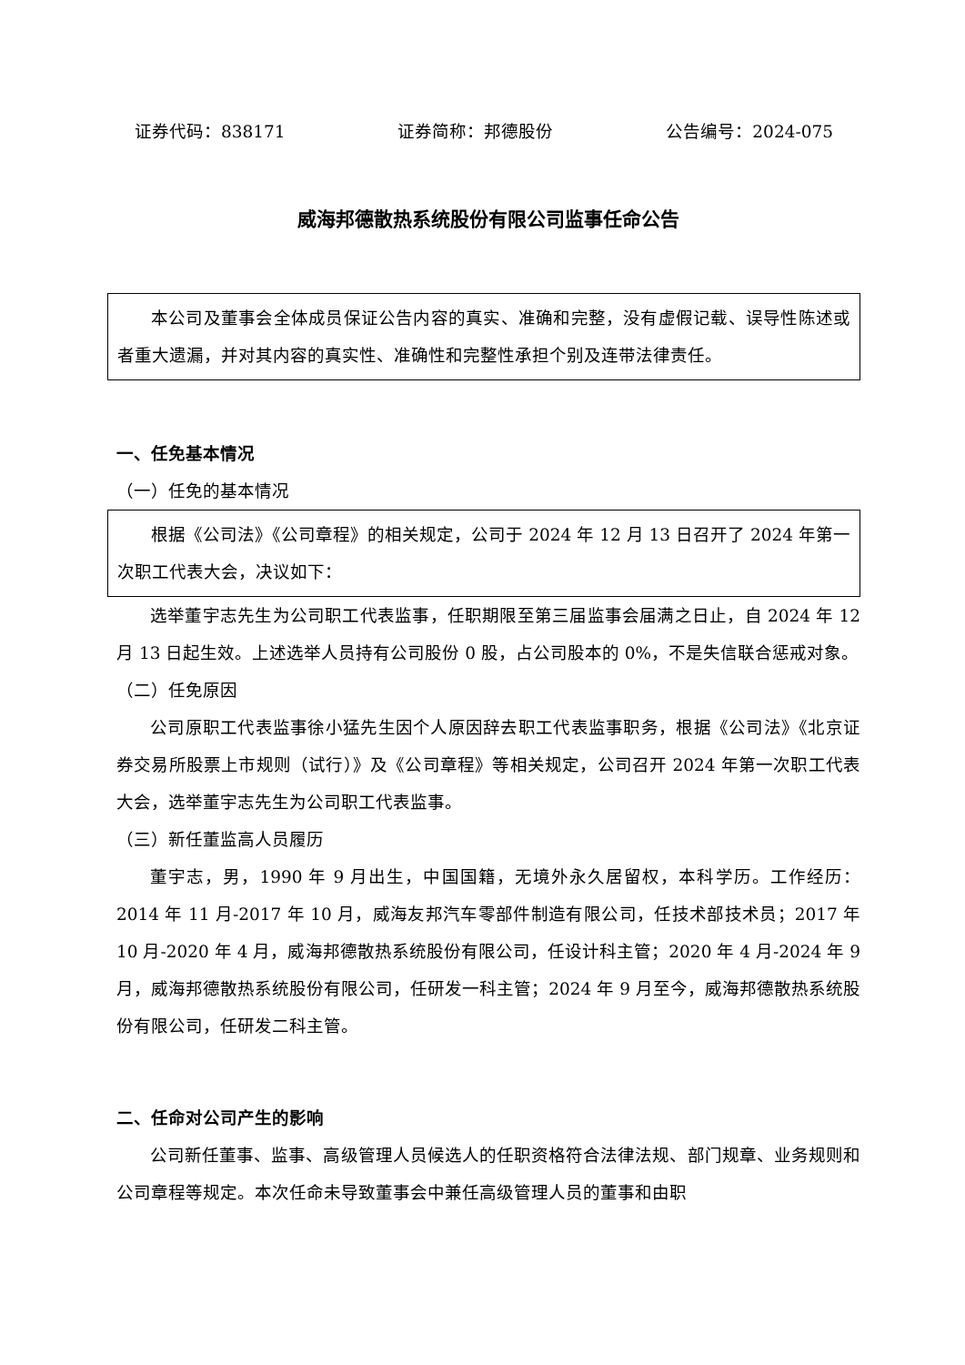证券代码：838171 证券简称：邦德股份 公告编号：2024-075
威海邦德散热系统股份有限公司监事任命公告
本公司及董事会全体成员保证公告内容的真实、准确和完整，没有虚假记载、误导性陈述或者重大遗漏，并对其内容的真实性、准确性和完整性承担个别及连带法律责任。
一、任免基本情况
（一）任免的基本情况
根据《公司法》《公司章程》的相关规定，公司于 2024 年 12 月 13 日召开了 2024 年第一次职工代表大会，决议如下：
选举董宇志先生为公司职工代表监事，任职期限至第三届监事会届满之日止，自 2024 年 12 月 13 日起生效。上述选举人员持有公司股份 0 股，占公司股本的 0%，不是失信联合惩戒对象。
（二）任免原因
公司原职工代表监事徐小猛先生因个人原因辞去职工代表监事职务，根据《公司法》《北京证券交易所股票上市规则（试行）》及《公司章程》等相关规定，公司召开 2024 年第一次职工代表大会，选举董宇志先生为公司职工代表监事。
（三）新任董监高人员履历
董宇志，男，1990 年 9 月出生，中国国籍，无境外永久居留权，本科学历。工作经历：2014 年 11 月-2017 年 10 月，威海友邦汽车零部件制造有限公司，任技术部技术员；2017 年 10 月-2020 年 4 月，威海邦德散热系统股份有限公司，任设计科主管；2020 年 4 月-2024 年 9 月，威海邦德散热系统股份有限公司，任研发一科主管；2024 年 9 月至今，威海邦德散热系统股份有限公司，任研发二科主管。
二、任命对公司产生的影响
公司新任董事、监事、高级管理人员候选人的任职资格符合法律法规、部门规章、业务规则和公司章程等规定。本次任命未导致董事会中兼任高级管理人员的董事和由职